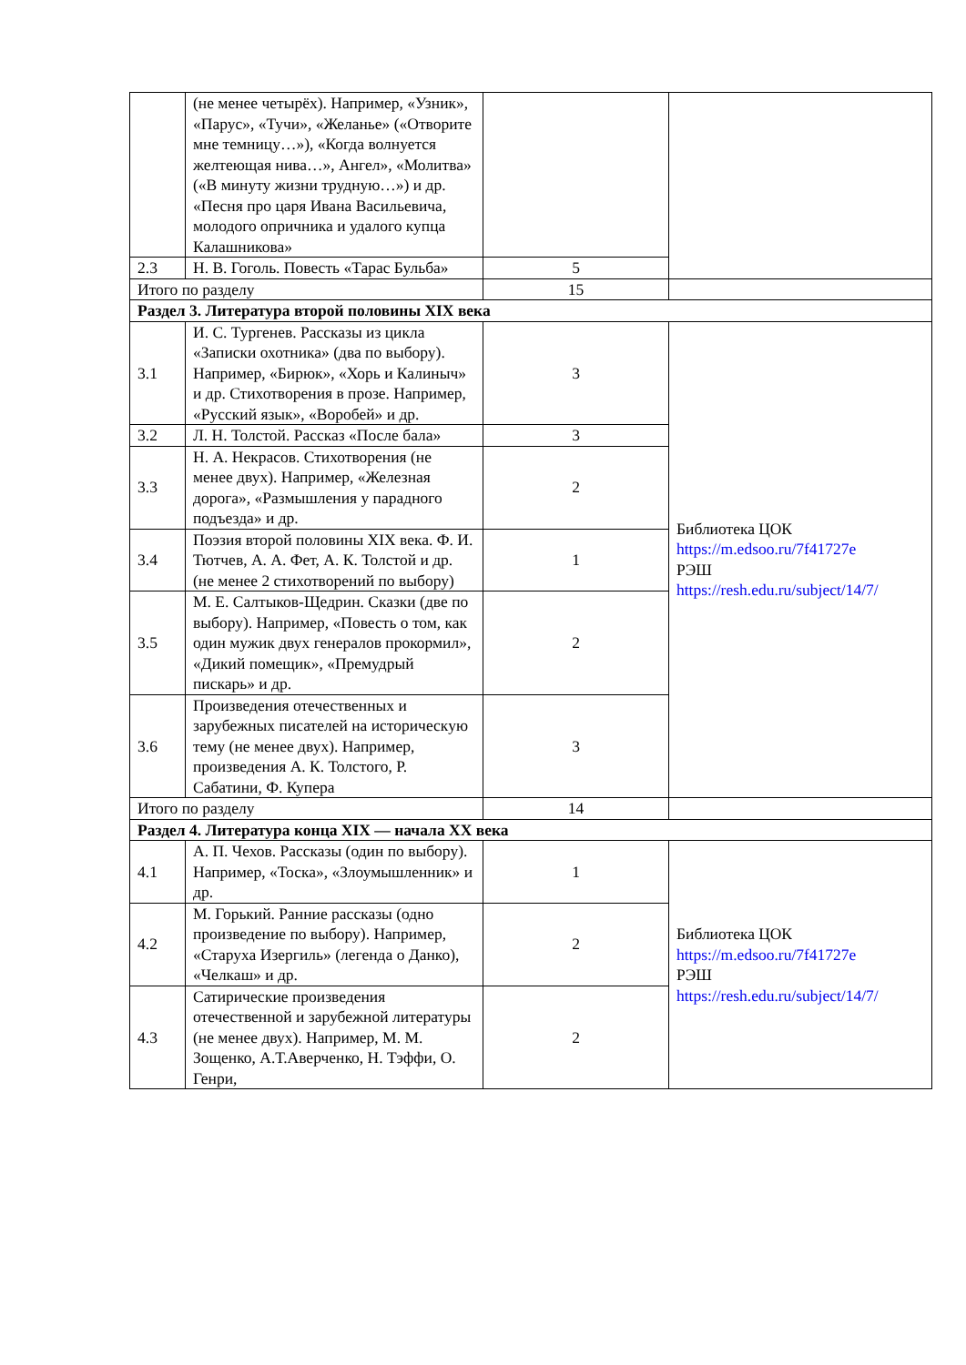| | (не менее четырёх). Например, «Узник», «Парус», «Тучи», «Желанье» («Отворите мне темницу…»), «Когда волнуется желтеющая нива…», Ангел», «Молитва» («В минуту жизни трудную…») и др. «Песня про царя Ивана Васильевича, молодого опричника и удалого купца Калашникова» | | |
| 2.3 | Н. В. Гоголь. Повесть «Тарас Бульба» | 5 | |
| Итого по разделу | | 15 | |
| Раздел 3. Литература второй половины XIX века | | | |
| 3.1 | И. С. Тургенев. Рассказы из цикла «Записки охотника» (два по выбору). Например, «Бирюк», «Хорь и Калиныч» и др. Стихотворения в прозе. Например, «Русский язык», «Воробей» и др. | 3 | Библиотека ЦОК https://m.edsoo.ru/7f41727e РЭШ https://resh.edu.ru/subject/14/7/ |
| 3.2 | Л. Н. Толстой. Рассказ «После бала» | 3 | |
| 3.3 | Н. А. Некрасов. Стихотворения (не менее двух). Например, «Железная дорога», «Размышления у парадного подъезда» и др. | 2 | |
| 3.4 | Поэзия второй половины XIX века. Ф. И. Тютчев, А. А. Фет, А. К. Толстой и др. (не менее 2 стихотворений по выбору) | 1 | |
| 3.5 | М. Е. Салтыков-Щедрин. Сказки (две по выбору). Например, «Повесть о том, как один мужик двух генералов прокормил», «Дикий помещик», «Премудрый пискарь» и др. | 2 | |
| 3.6 | Произведения отечественных и зарубежных писателей на историческую тему (не менее двух). Например, произведения А. К. Толстого, Р. Сабатини, Ф. Купера | 3 | |
| Итого по разделу | | 14 | |
| Раздел 4. Литература конца XIX — начала XX века | | | |
| 4.1 | А. П. Чехов. Рассказы (один по выбору). Например, «Тоска», «Злоумышленник» и др. | 1 | Библиотека ЦОК https://m.edsoo.ru/7f41727e РЭШ https://resh.edu.ru/subject/14/7/ |
| 4.2 | М. Горький. Ранние рассказы (одно произведение по выбору). Например, «Старуха Изергиль» (легенда о Данко), «Челкаш» и др. | 2 | |
| 4.3 | Сатирические произведения отечественной и зарубежной литературы (не менее двух). Например, М. М. Зощенко, А.Т.Аверченко, Н. Тэффи, О. Генри, | 2 | |